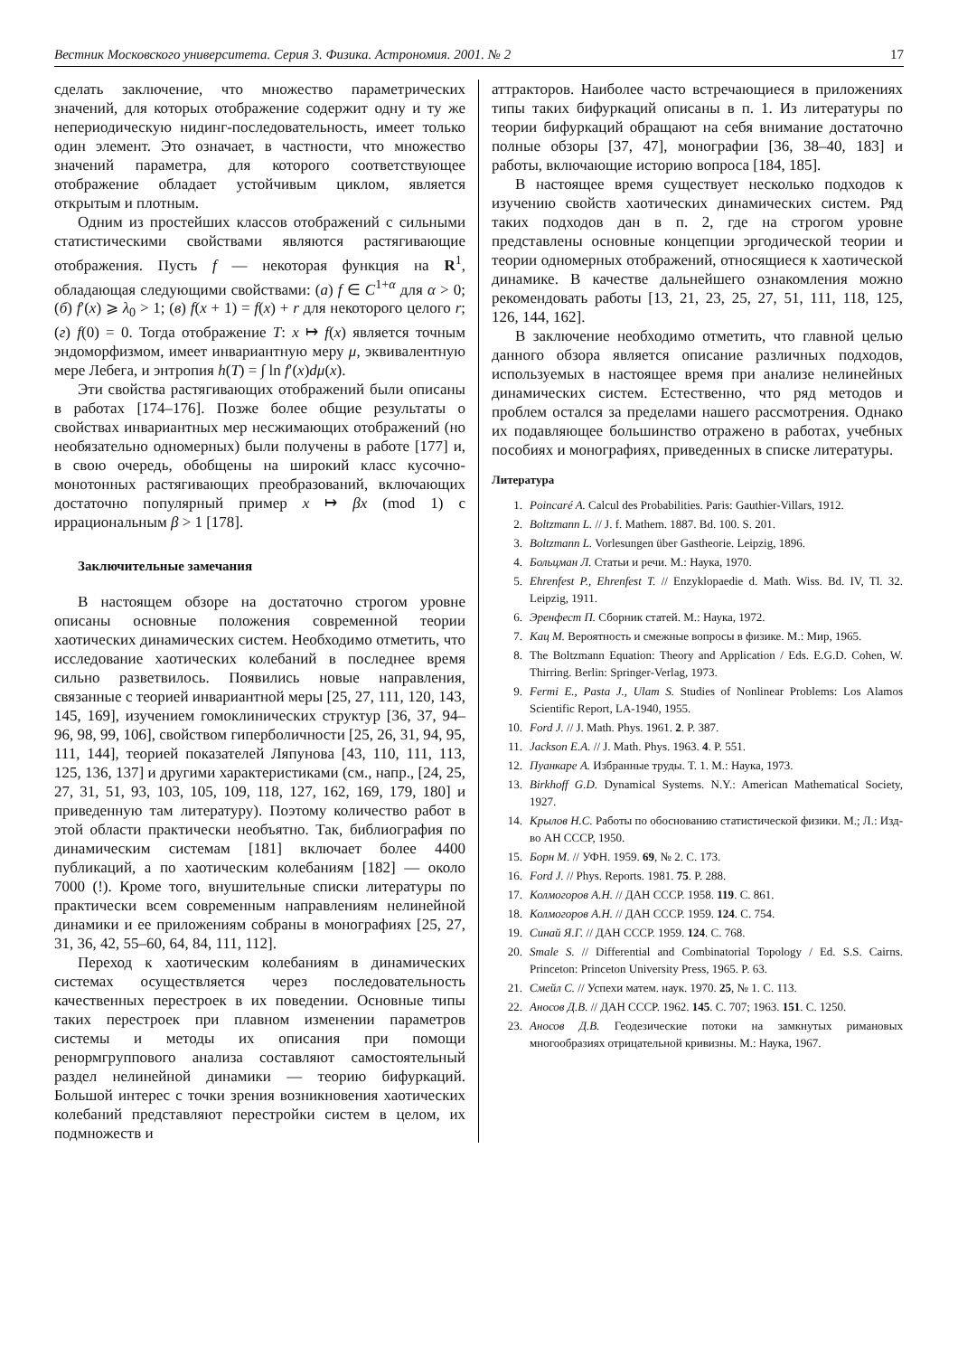Вестник Московского университета. Серия 3. Физика. Астрономия. 2001. № 2 17
сделать заключение, что множество параметрических значений, для которых отображение содержит одну и ту же непериодическую нидинг-последовательность, имеет только один элемент. Это означает, в частности, что множество значений параметра, для которого соответствующее отображение обладает устойчивым циклом, является открытым и плотным.
Одним из простейших классов отображений с сильными статистическими свойствами являются растягивающие отображения. Пусть f — некоторая функция на R<sup>1</sup>, обладающая следующими свойствами: (а) f ∈ C<sup>1+α</sup> для α > 0; (б) f′(x) ⩾ λ<sub>0</sub> > 1; (в) f(x + 1) = f(x) + r для некоторого целого r; (г) f(0) = 0. Тогда отображение T: x ↦ f(x) является точным эндоморфизмом, имеет инвариантную меру μ, эквивалентную мере Лебега, и энтропия h(T) = ∫ ln f′(x)dμ(x).
Эти свойства растягивающих отображений были описаны в работах [174–176]. Позже более общие результаты о свойствах инвариантных мер несжимающих отображений (но необязательно одномерных) были получены в работе [177] и, в свою очередь, обобщены на широкий класс кусочно-монотонных растягивающих преобразований, включающих достаточно популярный пример x ↦ βx (mod 1) с иррациональным β > 1 [178].
Заключительные замечания
В настоящем обзоре на достаточно строгом уровне описаны основные положения современной теории хаотических динамических систем. Необходимо отметить, что исследование хаотических колебаний в последнее время сильно разветвилось. Появились новые направления, связанные с теорией инвариантной меры [25, 27, 111, 120, 143, 145, 169], изучением гомоклинических структур [36, 37, 94–96, 98, 99, 106], свойством гиперболичности [25, 26, 31, 94, 95, 111, 144], теорией показателей Ляпунова [43, 110, 111, 113, 125, 136, 137] и другими характеристиками (см., напр., [24, 25, 27, 31, 51, 93, 103, 105, 109, 118, 127, 162, 169, 179, 180] и приведенную там литературу). Поэтому количество работ в этой области практически необъятно. Так, библиография по динамическим системам [181] включает более 4400 публикаций, а по хаотическим колебаниям [182] — около 7000 (!). Кроме того, внушительные списки литературы по практически всем современным направлениям нелинейной динамики и ее приложениям собраны в монографиях [25, 27, 31, 36, 42, 55–60, 64, 84, 111, 112].
Переход к хаотическим колебаниям в динамических системах осуществляется через последовательность качественных перестроек в их поведении. Основные типы таких перестроек при плавном изменении параметров системы и методы их описания при помощи ренормгруппового анализа составляют самостоятельный раздел нелинейной динамики — теорию бифуркаций. Большой интерес с точки зрения возникновения хаотических колебаний представляют перестройки систем в целом, их подмножеств и
аттракторов. Наиболее часто встречающиеся в приложениях типы таких бифуркаций описаны в п. 1. Из литературы по теории бифуркаций обращают на себя внимание достаточно полные обзоры [37, 47], монографии [36, 38–40, 183] и работы, включающие историю вопроса [184, 185].
В настоящее время существует несколько подходов к изучению свойств хаотических динамических систем. Ряд таких подходов дан в п. 2, где на строгом уровне представлены основные концепции эргодической теории и теории одномерных отображений, относящиеся к хаотической динамике. В качестве дальнейшего ознакомления можно рекомендовать работы [13, 21, 23, 25, 27, 51, 111, 118, 125, 126, 144, 162].
В заключение необходимо отметить, что главной целью данного обзора является описание различных подходов, используемых в настоящее время при анализе нелинейных динамических систем. Естественно, что ряд методов и проблем остался за пределами нашего рассмотрения. Однако их подавляющее большинство отражено в работах, учебных пособиях и монографиях, приведенных в списке литературы.
Литература
1. Poincaré A. Calcul des Probabilities. Paris: Gauthier-Villars, 1912.
2. Boltzmann L. // J. f. Mathem. 1887. Bd. 100. S. 201.
3. Boltzmann L. Vorlesungen über Gastheorie. Leipzig, 1896.
4. Больцман Л. Статьи и речи. М.: Наука, 1970.
5. Ehrenfest P., Ehrenfest T. // Enzyklopaedie d. Math. Wiss. Bd. IV, Tl. 32. Leipzig, 1911.
6. Эренфест П. Сборник статей. М.: Наука, 1972.
7. Кац М. Вероятность и смежные вопросы в физике. М.: Мир, 1965.
8. The Boltzmann Equation: Theory and Application / Eds. E.G.D. Cohen, W. Thirring. Berlin: Springer-Verlag, 1973.
9. Fermi E., Pasta J., Ulam S. Studies of Nonlinear Problems: Los Alamos Scientific Report, LA-1940, 1955.
10. Ford J. // J. Math. Phys. 1961. 2. P. 387.
11. Jackson E.A. // J. Math. Phys. 1963. 4. P. 551.
12. Пуанкаре А. Избранные труды. Т. 1. М.: Наука, 1973.
13. Birkhoff G.D. Dynamical Systems. N.Y.: American Mathematical Society, 1927.
14. Крылов Н.С. Работы по обоснованию статистической физики. М.; Л.: Изд-во АН СССР, 1950.
15. Борн М. // УФН. 1959. 69, № 2. С. 173.
16. Ford J. // Phys. Reports. 1981. 75. P. 288.
17. Колмогоров А.Н. // ДАН СССР. 1958. 119. С. 861.
18. Колмогоров А.Н. // ДАН СССР. 1959. 124. С. 754.
19. Синай Я.Г. // ДАН СССР. 1959. 124. С. 768.
20. Smale S. // Differential and Combinatorial Topology / Ed. S.S. Cairns. Princeton: Princeton University Press, 1965. P. 63.
21. Смейл С. // Успехи матем. наук. 1970. 25, № 1. С. 113.
22. Аносов Д.В. // ДАН СССР. 1962. 145. С. 707; 1963. 151. С. 1250.
23. Аносов Д.В. Геодезические потоки на замкнутых римановых многообразиях отрицательной кривизны. М.: Наука, 1967.